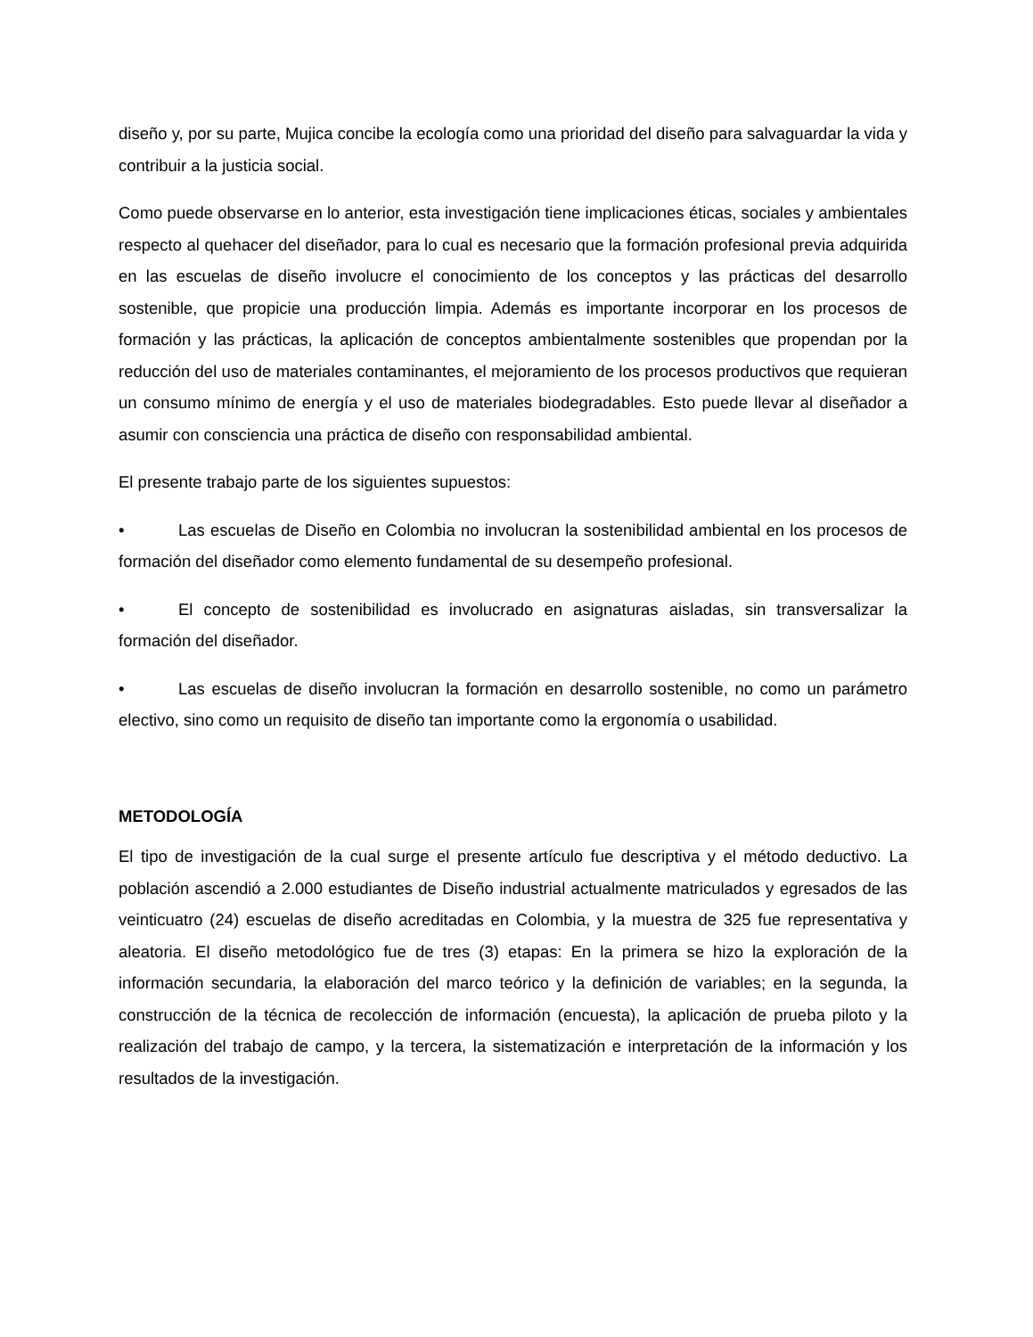diseño y, por su parte, Mujica concibe la ecología como una prioridad del diseño para salvaguardar la vida y contribuir a la justicia social.
Como puede observarse en lo anterior, esta investigación tiene implicaciones éticas, sociales y ambientales respecto al quehacer del diseñador, para lo cual es necesario que la formación profesional previa adquirida en las escuelas de diseño involucre el conocimiento de los conceptos y las prácticas del desarrollo sostenible, que propicie una producción limpia. Además es importante incorporar en los procesos de formación y las prácticas, la aplicación de conceptos ambientalmente sostenibles que propendan por la reducción del uso de materiales contaminantes, el mejoramiento de los procesos productivos que requieran un consumo mínimo de energía y el uso de materiales biodegradables. Esto puede llevar al diseñador a asumir con consciencia una práctica de diseño con responsabilidad ambiental.
El presente trabajo parte de los siguientes supuestos:
• Las escuelas de Diseño en Colombia no involucran la sostenibilidad ambiental en los procesos de formación del diseñador como elemento fundamental de su desempeño profesional.
• El concepto de sostenibilidad es involucrado en asignaturas aisladas, sin transversalizar la formación del diseñador.
• Las escuelas de diseño involucran la formación en desarrollo sostenible, no como un parámetro electivo, sino como un requisito de diseño tan importante como la ergonomía o usabilidad.
METODOLOGÍA
El tipo de investigación de la cual surge el presente artículo fue descriptiva y el método deductivo. La población ascendió a 2.000 estudiantes de Diseño industrial actualmente matriculados y egresados de las veinticuatro (24) escuelas de diseño acreditadas en Colombia, y la muestra de 325 fue representativa y aleatoria. El diseño metodológico fue de tres (3) etapas: En la primera se hizo la exploración de la información secundaria, la elaboración del marco teórico y la definición de variables; en la segunda, la construcción de la técnica de recolección de información (encuesta), la aplicación de prueba piloto y la realización del trabajo de campo, y la tercera, la sistematización e interpretación de la información y los resultados de la investigación.